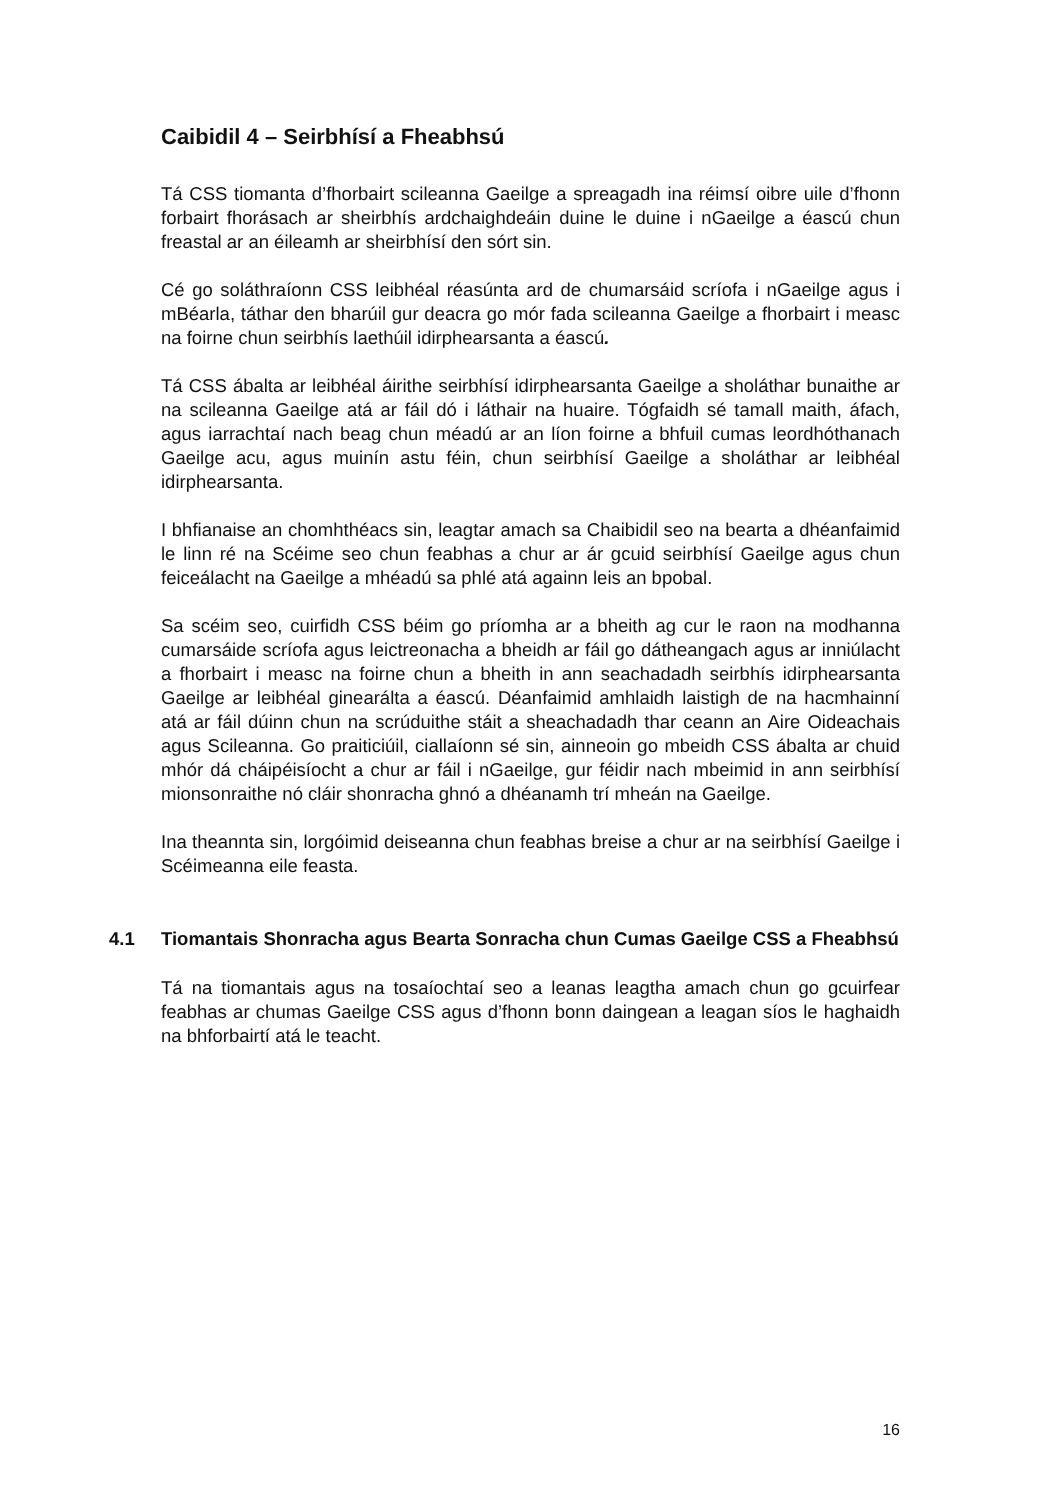Caibidil 4 – Seirbhísí a Fheabhsú
Tá CSS tiomanta d’fhorbairt scileanna Gaeilge a spreagadh ina réimsí oibre uile d’fhonn forbairt fhorásach ar sheirbhís ardchaighdeáin duine le duine i nGaeilge a éascú chun freastal ar an éileamh ar sheirbhísí den sórt sin.
Cé go soláthraíonn CSS leibhéal réasúnta ard de chumarsáid scríofa i nGaeilge agus i mBéarla, táthar den bharúil gur deacra go mór fada scileanna Gaeilge a fhorbairt i measc na foirne chun seirbhís laethúil idirphearsanta a éascú.
Tá CSS ábalta ar leibhéal áirithe seirbhísí idirphearsanta Gaeilge a sholáthar bunaithe ar na scileanna Gaeilge atá ar fáil dó i láthair na huaire. Tógfaidh sé tamall maith, áfach, agus iarrachtaí nach beag chun méadú ar an líon foirne a bhfuil cumas leordhóthanach Gaeilge acu, agus muinín astu féin, chun seirbhísí Gaeilge a sholáthar ar leibhéal idirphearsanta.
I bhfianaise an chomhthéacs sin, leagtar amach sa Chaibidil seo na bearta a dhéanfaimid le linn ré na Scéime seo chun feabhas a chur ar ár gcuid seirbhísí Gaeilge agus chun feiceálacht na Gaeilge a mhéadú sa phlé atá againn leis an bpobal.
Sa scéim seo, cuirfidh CSS béim go príomha ar a bheith ag cur le raon na modhanna cumarsáide scríofa agus leictreonacha a bheidh ar fáil go dátheangach agus ar inniúlacht a fhorbairt i measc na foirne chun a bheith in ann seachadadh seirbhís idirphearsanta Gaeilge ar leibhéal ginearálta a éascú. Déanfaimid amhlaidh laistigh de na hacmhainní atá ar fáil dúinn chun na scrúduithe stáit a sheachadadh thar ceann an Aire Oideachais agus Scileanna. Go praiticiúil, ciallaíonn sé sin, ainneoin go mbeidh CSS ábalta ar chuid mhór dá cháipéisíocht a chur ar fáil i nGaeilge, gur féidir nach mbeimid in ann seirbhísí mionsonraithe nó cláir shonracha ghnó a dhéanamh trí mheán na Gaeilge.
Ina theannta sin, lorgóimid deiseanna chun feabhas breise a chur ar na seirbhísí Gaeilge i Scéimeanna eile feasta.
4.1 Tiomantais Shonracha agus Bearta Sonracha chun Cumas Gaeilge CSS a Fheabhsú
Tá na tiomantais agus na tosaíochtaí seo a leanas leagtha amach chun go gcuirfear feabhas ar chumas Gaeilge CSS agus d’fhonn bonn daingean a leagan síos le haghaidh na bhforbairtí atá le teacht.
16